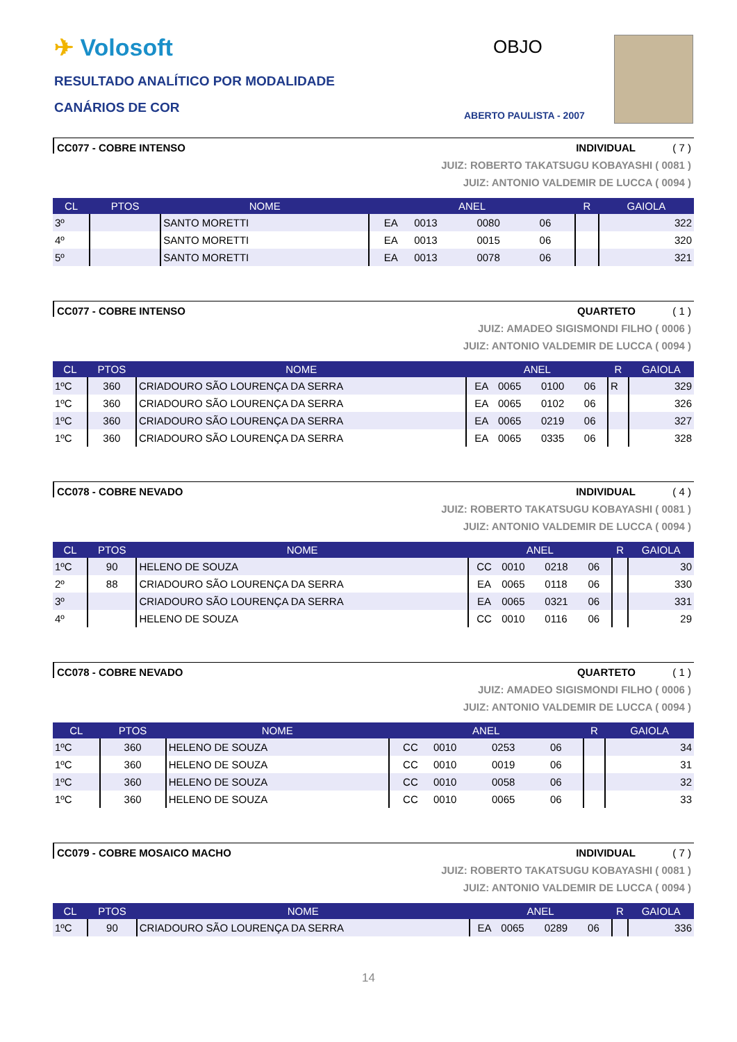✈ Volosoft
RESULTADO ANALÍTICO POR MODALIDADE
CANÁRIOS DE COR
OBJO
ABERTO PAULISTA - 2007
CC077 - COBRE INTENSO INDIVIDUAL ( 7 )
JUIZ: ROBERTO TAKATSUGU KOBAYASHI ( 0081 )
JUIZ: ANTONIO VALDEMIR DE LUCCA ( 0094 )
| CL | PTOS | NOME | ANEL | | | | R | GAIOLA |
| --- | --- | --- | --- | --- | --- | --- | --- | --- |
| 3º | | SANTO MORETTI | EA | 0013 | 0080 | 06 | | 322 |
| 4º | | SANTO MORETTI | EA | 0013 | 0015 | 06 | | 320 |
| 5º | | SANTO MORETTI | EA | 0013 | 0078 | 06 | | 321 |
CC077 - COBRE INTENSO QUARTETO ( 1 )
JUIZ: AMADEO SIGISMONDI FILHO ( 0006 )
JUIZ: ANTONIO VALDEMIR DE LUCCA ( 0094 )
| CL | PTOS | NOME | ANEL | | | | R | GAIOLA |
| --- | --- | --- | --- | --- | --- | --- | --- | --- |
| 1ºC | 360 | CRIADOURO SÃO LOURENÇA DA SERRA | EA | 0065 | 0100 | 06 | R | 329 |
| 1ºC | 360 | CRIADOURO SÃO LOURENÇA DA SERRA | EA | 0065 | 0102 | 06 | | 326 |
| 1ºC | 360 | CRIADOURO SÃO LOURENÇA DA SERRA | EA | 0065 | 0219 | 06 | | 327 |
| 1ºC | 360 | CRIADOURO SÃO LOURENÇA DA SERRA | EA | 0065 | 0335 | 06 | | 328 |
CC078 - COBRE NEVADO INDIVIDUAL ( 4 )
JUIZ: ROBERTO TAKATSUGU KOBAYASHI ( 0081 )
JUIZ: ANTONIO VALDEMIR DE LUCCA ( 0094 )
| CL | PTOS | NOME | ANEL | | | | R | GAIOLA |
| --- | --- | --- | --- | --- | --- | --- | --- | --- |
| 1ºC | 90 | HELENO DE SOUZA | CC | 0010 | 0218 | 06 | | 30 |
| 2º | 88 | CRIADOURO SÃO LOURENÇA DA SERRA | EA | 0065 | 0118 | 06 | | 330 |
| 3º | | CRIADOURO SÃO LOURENÇA DA SERRA | EA | 0065 | 0321 | 06 | | 331 |
| 4º | | HELENO DE SOUZA | CC | 0010 | 0116 | 06 | | 29 |
CC078 - COBRE NEVADO QUARTETO ( 1 )
JUIZ: AMADEO SIGISMONDI FILHO ( 0006 )
JUIZ: ANTONIO VALDEMIR DE LUCCA ( 0094 )
| CL | PTOS | NOME | ANEL | | | | R | GAIOLA |
| --- | --- | --- | --- | --- | --- | --- | --- | --- |
| 1ºC | 360 | HELENO DE SOUZA | CC | 0010 | 0253 | 06 | | 34 |
| 1ºC | 360 | HELENO DE SOUZA | CC | 0010 | 0019 | 06 | | 31 |
| 1ºC | 360 | HELENO DE SOUZA | CC | 0010 | 0058 | 06 | | 32 |
| 1ºC | 360 | HELENO DE SOUZA | CC | 0010 | 0065 | 06 | | 33 |
CC079 - COBRE MOSAICO MACHO INDIVIDUAL ( 7 )
JUIZ: ROBERTO TAKATSUGU KOBAYASHI ( 0081 )
JUIZ: ANTONIO VALDEMIR DE LUCCA ( 0094 )
| CL | PTOS | NOME | ANEL | | | | R | GAIOLA |
| --- | --- | --- | --- | --- | --- | --- | --- | --- |
| 1ºC | 90 | CRIADOURO SÃO LOURENÇA DA SERRA | EA | 0065 | 0289 | 06 | | 336 |
14